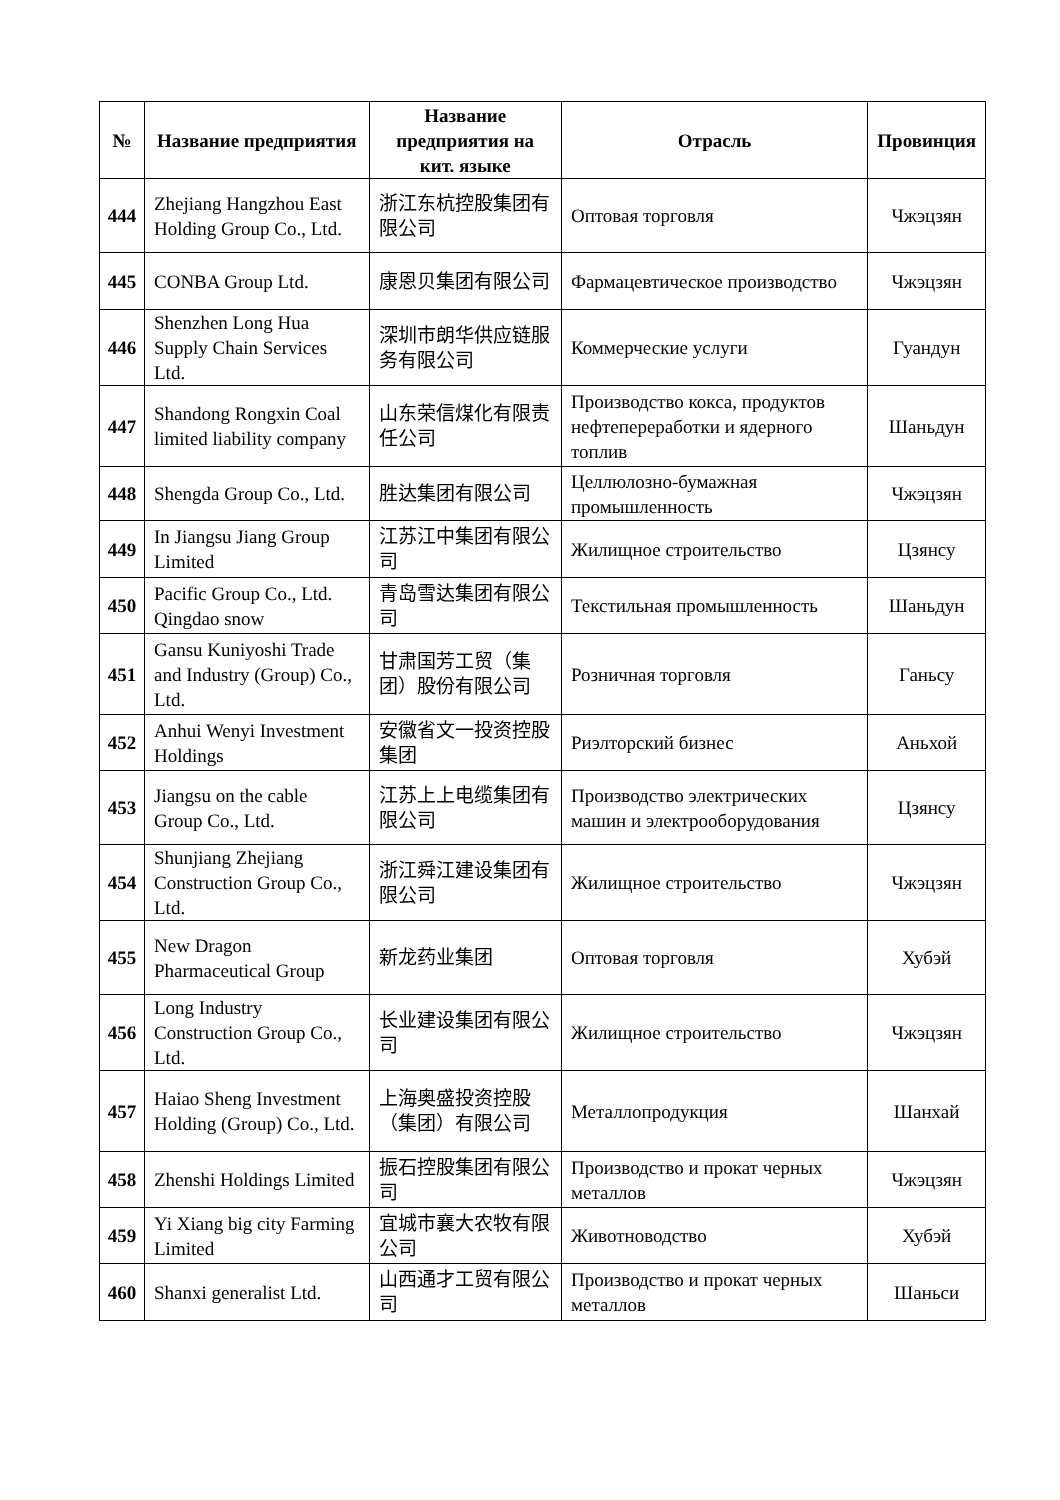| № | Название предприятия | Название предприятия на кит. языке | Отрасль | Провинция |
| --- | --- | --- | --- | --- |
| 444 | Zhejiang Hangzhou East Holding Group Co., Ltd. | 浙江东杭控股集团有限公司 | Оптовая торговля | Чжэцзян |
| 445 | CONBA Group Ltd. | 康恩贝集团有限公司 | Фармацевтическое производство | Чжэцзян |
| 446 | Shenzhen Long Hua Supply Chain Services Ltd. | 深圳市朗华供应链服务有限公司 | Коммерческие услуги | Гуандун |
| 447 | Shandong Rongxin Coal limited liability company | 山东荣信煤化有限责任公司 | Производство кокса, продуктов нефтепереработки и ядерного топлив | Шаньдун |
| 448 | Shengda Group Co., Ltd. | 胜达集团有限公司 | Целлюлозно-бумажная промышленность | Чжэцзян |
| 449 | In Jiangsu Jiang Group Limited | 江苏江中集团有限公司 | Жилищное строительство | Цзянсу |
| 450 | Pacific Group Co., Ltd. Qingdao snow | 青岛雪达集团有限公司 | Текстильная промышленность | Шаньдун |
| 451 | Gansu Kuniyoshi Trade and Industry (Group) Co., Ltd. | 甘肃国芳工贸（集团）股份有限公司 | Розничная торговля | Ганьсу |
| 452 | Anhui Wenyi Investment Holdings | 安徽省文一投资控股集团 | Риэлторский бизнес | Аньхой |
| 453 | Jiangsu on the cable Group Co., Ltd. | 江苏上上电缆集团有限公司 | Производство электрических машин и электрооборудования | Цзянсу |
| 454 | Shunjiang Zhejiang Construction Group Co., Ltd. | 浙江舜江建设集团有限公司 | Жилищное строительство | Чжэцзян |
| 455 | New Dragon Pharmaceutical Group | 新龙药业集团 | Оптовая торговля | Хубэй |
| 456 | Long Industry Construction Group Co., Ltd. | 长业建设集团有限公司 | Жилищное строительство | Чжэцзян |
| 457 | Haiao Sheng Investment Holding (Group) Co., Ltd. | 上海奥盛投资控股（集团）有限公司 | Металлопродукция | Шанхай |
| 458 | Zhenshi Holdings Limited | 振石控股集团有限公司 | Производство и прокат черных металлов | Чжэцзян |
| 459 | Yi Xiang big city Farming Limited | 宜城市襄大农牧有限公司 | Животноводство | Хубэй |
| 460 | Shanxi generalist Ltd. | 山西通才工贸有限公司 | Производство и прокат черных металлов | Шаньси |